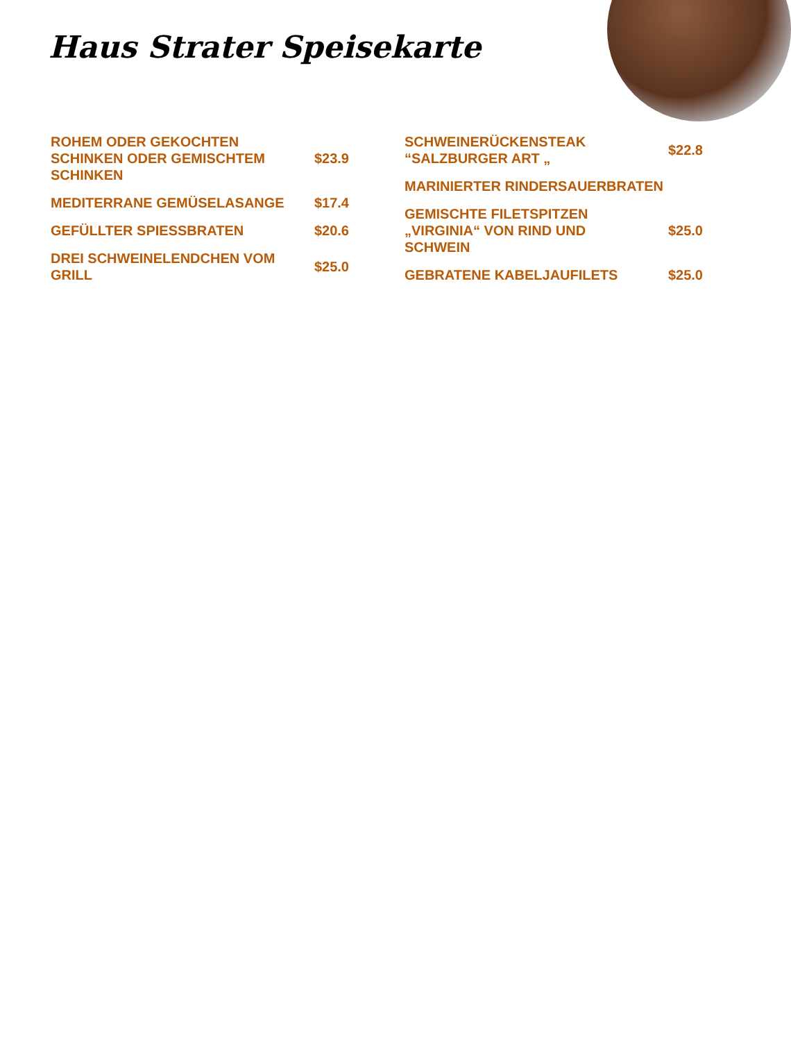Haus Strater Speisekarte
ROHEM ODER GEKOCHTEN SCHINKEN ODER GEMISCHTEM SCHINKEN
$23.9
MEDITERRANE GEMÜSELASANGE $17.4
GEFÜLLTER SPIESSBRATEN $20.6
DREI SCHWEINELENDCHEN VOM GRILL
$25.0
SCHWEINERÜCKENSTEAK “SALZBURGER ART „
$22.8
MARINIERTER RINDERSAUERBRATEN
GEMISCHTE FILETSPITZEN „VIRGINIA“ VON RIND UND SCHWEIN
$25.0
GEBRATENE KABELJAUFILETS $25.0